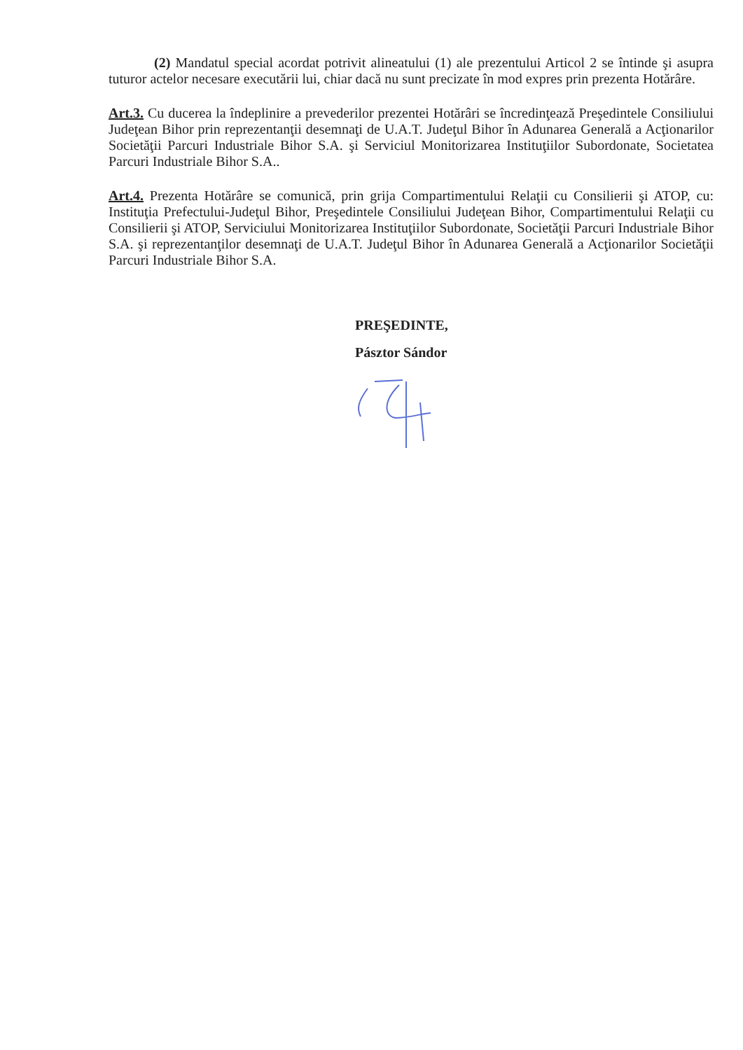(2) Mandatul special acordat potrivit alineatului (1) ale prezentului Articol 2 se întinde şi asupra tuturor actelor necesare executării lui, chiar dacă nu sunt precizate în mod expres prin prezenta Hotărâre.
Art.3. Cu ducerea la îndeplinire a prevederilor prezentei Hotărâri se încredinţează Preşedintele Consiliului Judeţean Bihor prin reprezentanţii desemnaţi de U.A.T. Judeţul Bihor în Adunarea Generală a Acţionarilor Societăţii Parcuri Industriale Bihor S.A. şi Serviciul Monitorizarea Instituţiilor Subordonate, Societatea Parcuri Industriale Bihor S.A..
Art.4. Prezenta Hotărâre se comunică, prin grija Compartimentului Relaţii cu Consilierii şi ATOP, cu: Instituţia Prefectului-Judeţul Bihor, Preşedintele Consiliului Judeţean Bihor, Compartimentului Relaţii cu Consilierii şi ATOP, Serviciului Monitorizarea Instituţiilor Subordonate, Societăţii Parcuri Industriale Bihor S.A. şi reprezentanţilor desemnaţi de U.A.T. Judeţul Bihor în Adunarea Generală a Acţionarilor Societăţii Parcuri Industriale Bihor S.A.
PREŞEDINTE,
Pásztor Sándor